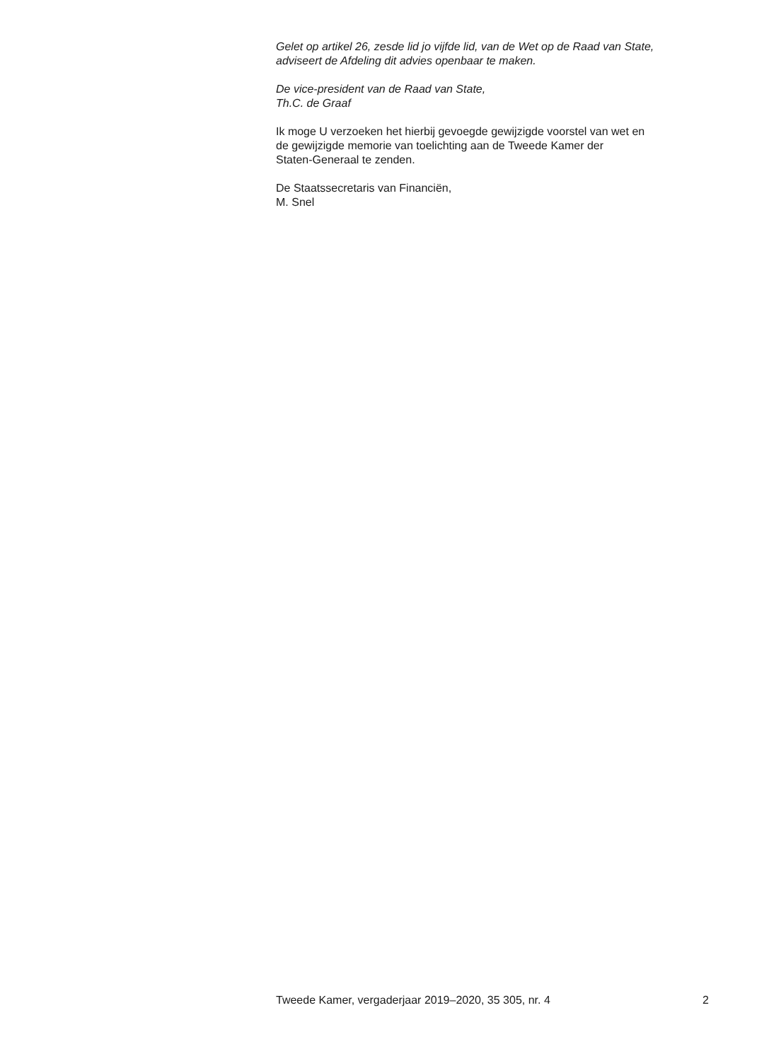Gelet op artikel 26, zesde lid jo vijfde lid, van de Wet op de Raad van State,
adviseert de Afdeling dit advies openbaar te maken.
De vice-president van de Raad van State,
Th.C. de Graaf
Ik moge U verzoeken het hierbij gevoegde gewijzigde voorstel van wet en
de gewijzigde memorie van toelichting aan de Tweede Kamer der
Staten-Generaal te zenden.
De Staatssecretaris van Financiën,
M. Snel
Tweede Kamer, vergaderjaar 2019–2020, 35 305, nr. 4 2